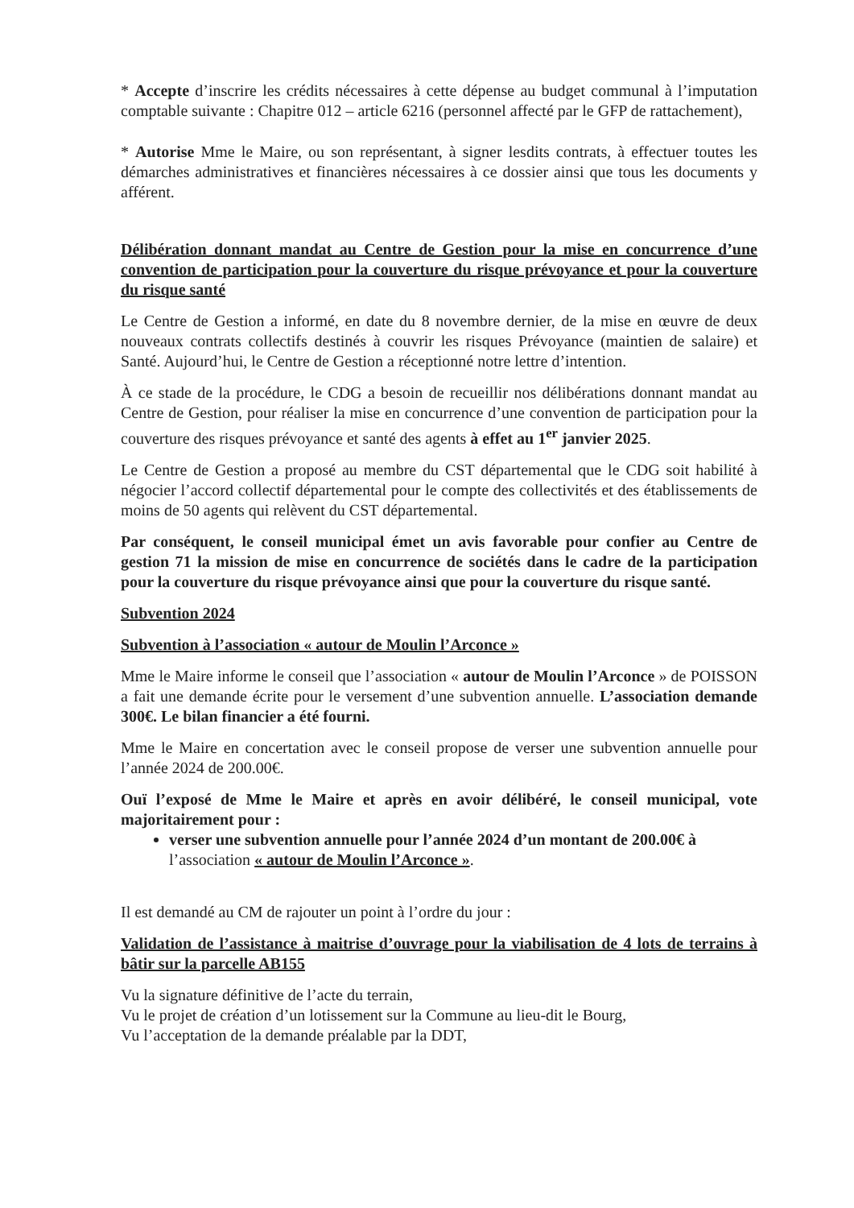* Accepte d’inscrire les crédits nécessaires à cette dépense au budget communal à l’imputation comptable suivante : Chapitre 012 – article 6216 (personnel affecté par le GFP de rattachement),
* Autorise Mme le Maire, ou son représentant, à signer lesdits contrats, à effectuer toutes les démarches administratives et financières nécessaires à ce dossier ainsi que tous les documents y afférent.
Délibération donnant mandat au Centre de Gestion pour la mise en concurrence d’une convention de participation pour la couverture du risque prévoyance et pour la couverture du risque santé
Le Centre de Gestion a informé, en date du 8 novembre dernier, de la mise en œuvre de deux nouveaux contrats collectifs destinés à couvrir les risques Prévoyance (maintien de salaire) et Santé. Aujourd’hui, le Centre de Gestion a réceptionné notre lettre d’intention.
À ce stade de la procédure, le CDG a besoin de recueillir nos délibérations donnant mandat au Centre de Gestion, pour réaliser la mise en concurrence d’une convention de participation pour la couverture des risques prévoyance et santé des agents à effet au 1<sup>er</sup> janvier 2025.
Le Centre de Gestion a proposé au membre du CST départemental que le CDG soit habilité à négocier l’accord collectif départemental pour le compte des collectivités et des établissements de moins de 50 agents qui relèvent du CST départemental.
Par conséquent, le conseil municipal émet un avis favorable pour confier au Centre de gestion 71 la mission de mise en concurrence de sociétés dans le cadre de la participation pour la couverture du risque prévoyance ainsi que pour la couverture du risque santé.
Subvention 2024
Subvention à l’association « autour de Moulin l’Arconce »
Mme le Maire informe le conseil que l’association « autour de Moulin l’Arconce » de POISSON a fait une demande écrite pour le versement d’une subvention annuelle. L’association demande 300€. Le bilan financier a été fourni.
Mme le Maire en concertation avec le conseil propose de verser une subvention annuelle pour l’année 2024 de 200.00€.
Ouï l’exposé de Mme le Maire et après en avoir délibéré, le conseil municipal, vote majoritairement pour :
verser une subvention annuelle pour l’année 2024 d’un montant de 200.00€ à l’association « autour de Moulin l’Arconce ».
Il est demandé au CM de rajouter un point à l’ordre du jour :
Validation de l’assistance à maitrise d’ouvrage pour la viabilisation de 4 lots de terrains à bâtir sur la parcelle AB155
Vu la signature définitive de l’acte du terrain,
Vu le projet de création d’un lotissement sur la Commune au lieu-dit le Bourg,
Vu l’acceptation de la demande préalable par la DDT,